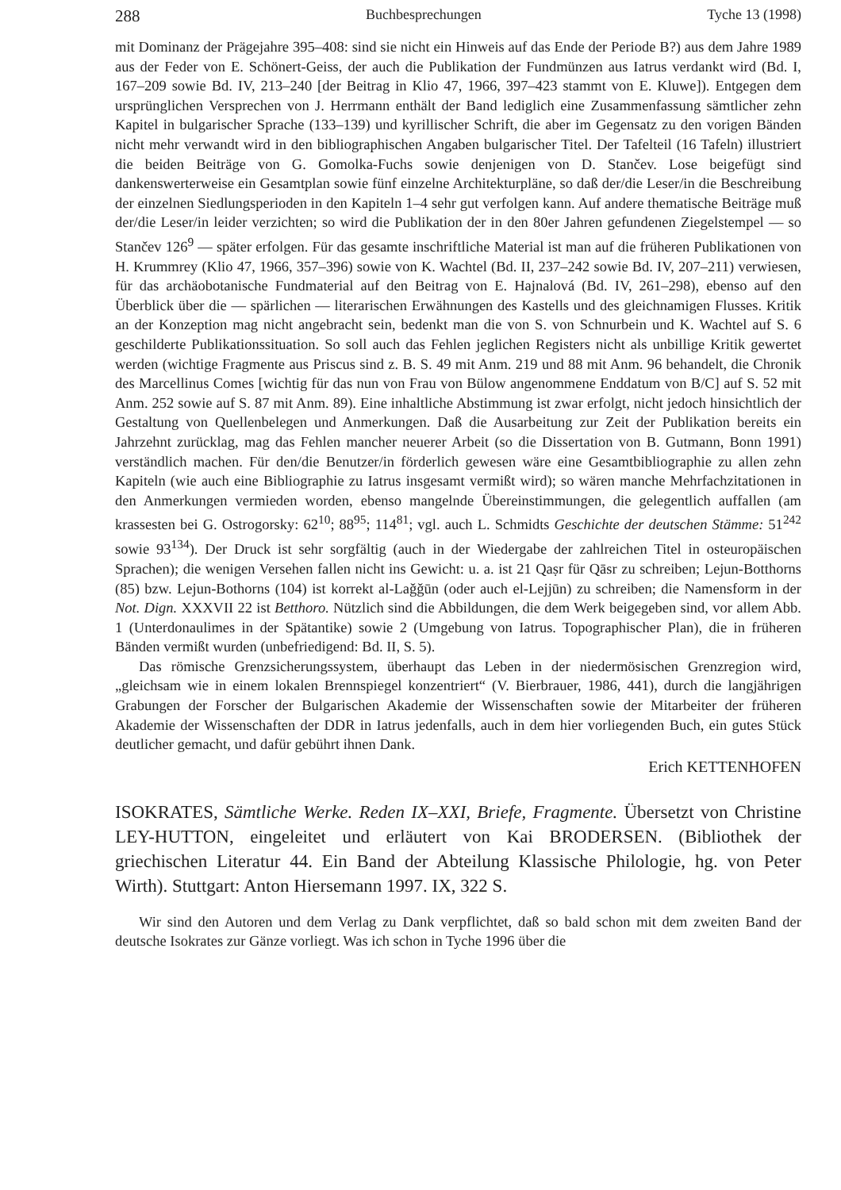288 Buchbesprechungen Tyche 13 (1998)
mit Dominanz der Prägejahre 395–408: sind sie nicht ein Hinweis auf das Ende der Periode B?) aus dem Jahre 1989 aus der Feder von E. Schönert-Geiss, der auch die Publikation der Fundmünzen aus Iatrus verdankt wird (Bd. I, 167–209 sowie Bd. IV, 213–240 [der Beitrag in Klio 47, 1966, 397–423 stammt von E. Kluwe]). Entgegen dem ursprünglichen Versprechen von J. Herrmann enthält der Band lediglich eine Zusammenfassung sämtlicher zehn Kapitel in bulgarischer Sprache (133–139) und kyrillischer Schrift, die aber im Gegensatz zu den vorigen Bänden nicht mehr verwandt wird in den bibliographischen Angaben bulgarischer Titel. Der Tafelteil (16 Tafeln) illustriert die beiden Beiträge von G. Gomolka-Fuchs sowie denjenigen von D. Stančev. Lose beigefügt sind dankenswerterweise ein Gesamtplan sowie fünf einzelne Architekturpläne, so daß der/die Leser/in die Beschreibung der einzelnen Siedlungsperioden in den Kapiteln 1–4 sehr gut verfolgen kann. Auf andere thematische Beiträge muß der/die Leser/in leider verzichten; so wird die Publikation der in den 80er Jahren gefundenen Ziegelstempel — so Stančev 126<sup>9</sup> — später erfolgen. Für das gesamte inschriftliche Material ist man auf die früheren Publikationen von H. Krummrey (Klio 47, 1966, 357–396) sowie von K. Wachtel (Bd. II, 237–242 sowie Bd. IV, 207–211) verwiesen, für das archäobotanische Fundmaterial auf den Beitrag von E. Hajnalová (Bd. IV, 261–298), ebenso auf den Überblick über die — spärlichen — literarischen Erwähnungen des Kastells und des gleichnamigen Flusses. Kritik an der Konzeption mag nicht angebracht sein, bedenkt man die von S. von Schnurbein und K. Wachtel auf S. 6 geschilderte Publikationssituation. So soll auch das Fehlen jeglichen Registers nicht als unbillige Kritik gewertet werden (wichtige Fragmente aus Priscus sind z. B. S. 49 mit Anm. 219 und 88 mit Anm. 96 behandelt, die Chronik des Marcellinus Comes [wichtig für das nun von Frau von Bülow angenommene Enddatum von B/C] auf S. 52 mit Anm. 252 sowie auf S. 87 mit Anm. 89). Eine inhaltliche Abstimmung ist zwar erfolgt, nicht jedoch hinsichtlich der Gestaltung von Quellenbelegen und Anmerkungen. Daß die Ausarbeitung zur Zeit der Publikation bereits ein Jahrzehnt zurücklag, mag das Fehlen mancher neuerer Arbeit (so die Dissertation von B. Gutmann, Bonn 1991) verständlich machen. Für den/die Benutzer/in förderlich gewesen wäre eine Gesamtbibliographie zu allen zehn Kapiteln (wie auch eine Bibliographie zu Iatrus insgesamt vermißt wird); so wären manche Mehrfachzitationen in den Anmerkungen vermieden worden, ebenso mangelnde Übereinstimmungen, die gelegentlich auffallen (am krassesten bei G. Ostrogorsky: 62<sup>10</sup>; 88<sup>95</sup>; 114<sup>81</sup>; vgl. auch L. Schmidts Geschichte der deutschen Stämme: 51<sup>242</sup> sowie 93<sup>134</sup>). Der Druck ist sehr sorgfältig (auch in der Wiedergabe der zahlreichen Titel in osteuropäischen Sprachen); die wenigen Versehen fallen nicht ins Gewicht: u. a. ist 21 Qaṣr für Qāsr zu schreiben; Lejun-Botthorns (85) bzw. Lejun-Bothorns (104) ist korrekt al-Laǧǧūn (oder auch el-Lejjūn) zu schreiben; die Namensform in der Not. Dign. XXXVII 22 ist Betthoro. Nützlich sind die Abbildungen, die dem Werk beigegeben sind, vor allem Abb. 1 (Unterdonaulimes in der Spätantike) sowie 2 (Umgebung von Iatrus. Topographischer Plan), die in früheren Bänden vermißt wurden (unbefriedigend: Bd. II, S. 5).
Das römische Grenzsicherungssystem, überhaupt das Leben in der niedermösischen Grenzregion wird, „gleichsam wie in einem lokalen Brennspiegel konzentriert“ (V. Bierbrauer, 1986, 441), durch die langjährigen Grabungen der Forscher der Bulgarischen Akademie der Wissenschaften sowie der Mitarbeiter der früheren Akademie der Wissenschaften der DDR in Iatrus jedenfalls, auch in dem hier vorliegenden Buch, ein gutes Stück deutlicher gemacht, und dafür gebührt ihnen Dank.
Erich KETTENHOFEN
ISOKRATES, Sämtliche Werke. Reden IX–XXI, Briefe, Fragmente. Übersetzt von Christine LEY-HUTTON, eingeleitet und erläutert von Kai BRODERSEN. (Bibliothek der griechischen Literatur 44. Ein Band der Abteilung Klassische Philologie, hg. von Peter Wirth). Stuttgart: Anton Hiersemann 1997. IX, 322 S.
Wir sind den Autoren und dem Verlag zu Dank verpflichtet, daß so bald schon mit dem zweiten Band der deutsche Isokrates zur Gänze vorliegt. Was ich schon in Tyche 1996 über die